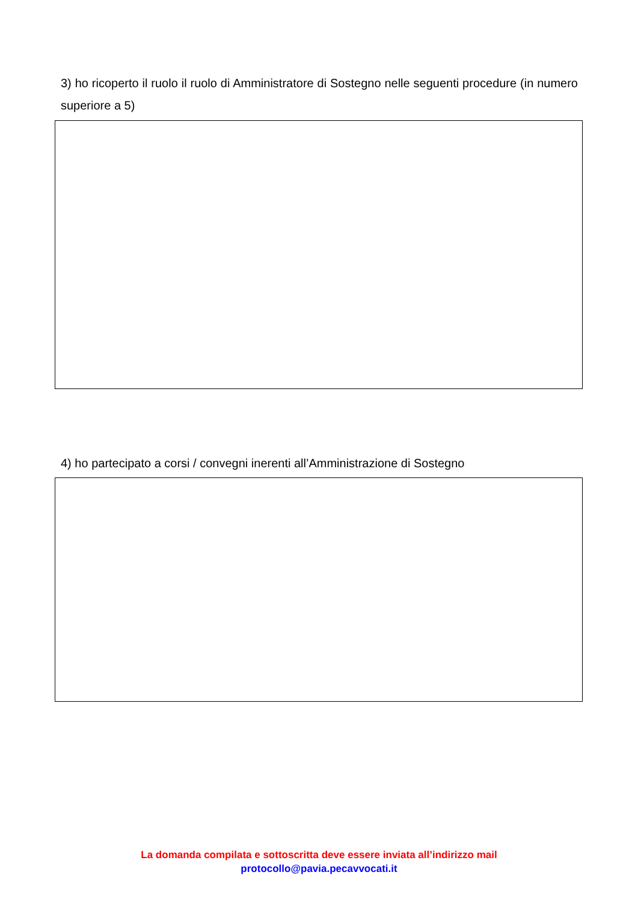3) ho ricoperto il ruolo il ruolo di Amministratore di Sostegno nelle seguenti procedure (in numero superiore a 5)
4) ho partecipato a corsi / convegni inerenti all’Amministrazione di Sostegno
La domanda compilata e sottoscritta deve essere inviata all’indirizzo mail
protocollo@pavia.pecavvocati.it